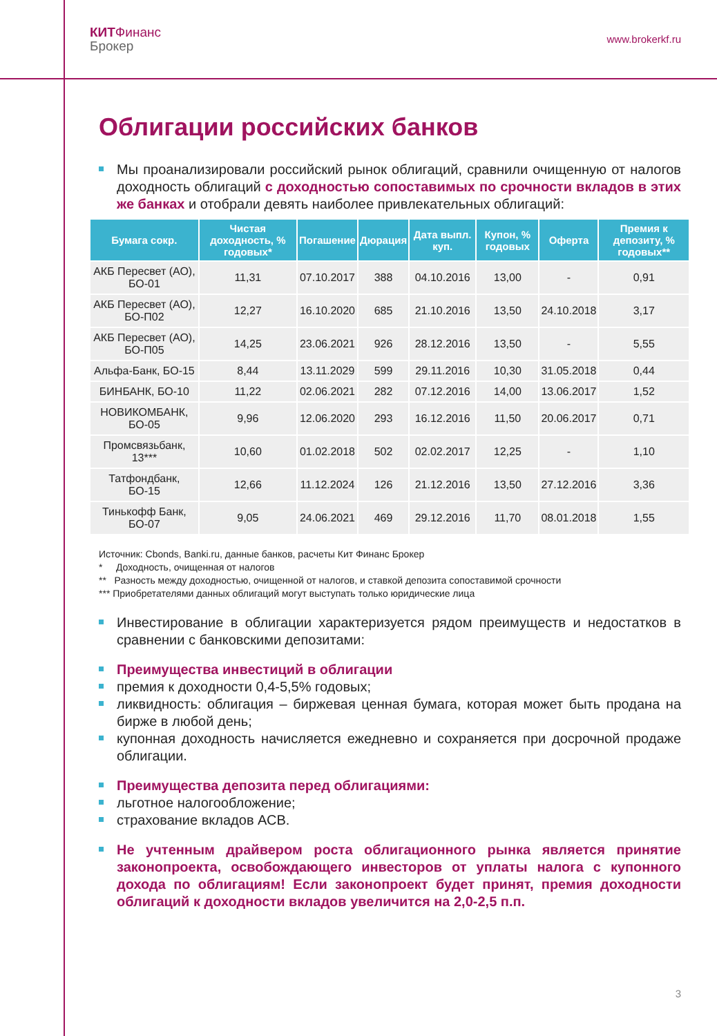КИТ Финанс
Брокер
www.brokerkf.ru
Облигации российских банков
Мы проанализировали российский рынок облигаций, сравнили очищенную от налогов доходность облигаций с доходностью сопоставимых по срочности вкладов в этих же банках и отобрали девять наиболее привлекательных облигаций:
| Бумага сокр. | Чистая доходность, % годовых* | Погашение | Дюрация | Дата выпл. куп. | Купон, % годовых | Оферта | Премия к депозиту, % годовых** |
| --- | --- | --- | --- | --- | --- | --- | --- |
| АКБ Пересвет (АО), БО-01 | 11,31 | 07.10.2017 | 388 | 04.10.2016 | 13,00 | - | 0,91 |
| АКБ Пересвет (АО), БО-П02 | 12,27 | 16.10.2020 | 685 | 21.10.2016 | 13,50 | 24.10.2018 | 3,17 |
| АКБ Пересвет (АО), БО-П05 | 14,25 | 23.06.2021 | 926 | 28.12.2016 | 13,50 | - | 5,55 |
| Альфа-Банк, БО-15 | 8,44 | 13.11.2029 | 599 | 29.11.2016 | 10,30 | 31.05.2018 | 0,44 |
| БИНБАНК, БО-10 | 11,22 | 02.06.2021 | 282 | 07.12.2016 | 14,00 | 13.06.2017 | 1,52 |
| НОВИКОМБАНК, БО-05 | 9,96 | 12.06.2020 | 293 | 16.12.2016 | 11,50 | 20.06.2017 | 0,71 |
| Промсвязьбанк, 13*** | 10,60 | 01.02.2018 | 502 | 02.02.2017 | 12,25 | - | 1,10 |
| Татфондбанк, БО-15 | 12,66 | 11.12.2024 | 126 | 21.12.2016 | 13,50 | 27.12.2016 | 3,36 |
| Тинькофф Банк, БО-07 | 9,05 | 24.06.2021 | 469 | 29.12.2016 | 11,70 | 08.01.2018 | 1,55 |
Источник: Cbonds, Banki.ru, данные банков, расчеты Кит Финанс Брокер
* Доходность, очищенная от налогов
** Разность между доходностью, очищенной от налогов, и ставкой депозита сопоставимой срочности
*** Приобретателями данных облигаций могут выступать только юридические лица
Инвестирование в облигации характеризуется рядом преимуществ и недостатков в сравнении с банковскими депозитами:
Преимущества инвестиций в облигации
премия к доходности 0,4-5,5% годовых;
ликвидность: облигация – биржевая ценная бумага, которая может быть продана на бирже в любой день;
купонная доходность начисляется ежедневно и сохраняется при досрочной продаже облигации.
Преимущества депозита перед облигациями:
льготное налогообложение;
страхование вкладов АСВ.
Не учтенным драйвером роста облигационного рынка является принятие законопроекта, освобождающего инвесторов от уплаты налога с купонного дохода по облигациям! Если законопроект будет принят, премия доходности облигаций к доходности вкладов увеличится на 2,0-2,5 п.п.
3